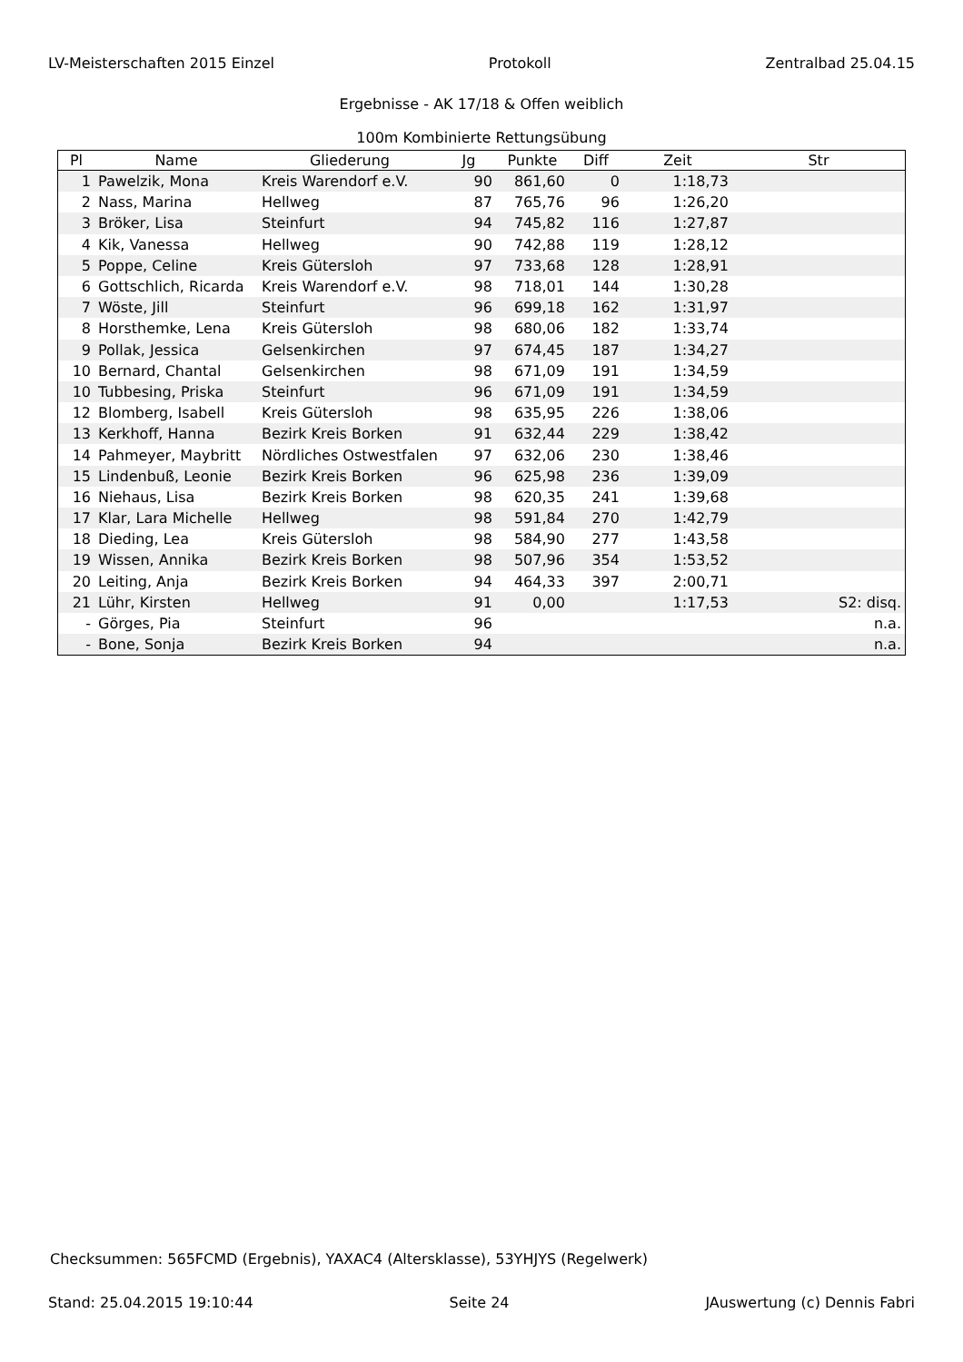LV-Meisterschaften 2015 Einzel Protokoll Zentralbad 25.04.15
Ergebnisse - AK 17/18 & Offen weiblich
100m Kombinierte Rettungsübung
| Pl | Name | Gliederung | Jg | Punkte | Diff | Zeit | Str |
| --- | --- | --- | --- | --- | --- | --- | --- |
| 1 | Pawelzik, Mona | Kreis Warendorf e.V. | 90 | 861,60 | 0 | 1:18,73 | |
| 2 | Nass, Marina | Hellweg | 87 | 765,76 | 96 | 1:26,20 | |
| 3 | Bröker, Lisa | Steinfurt | 94 | 745,82 | 116 | 1:27,87 | |
| 4 | Kik, Vanessa | Hellweg | 90 | 742,88 | 119 | 1:28,12 | |
| 5 | Poppe, Celine | Kreis Gütersloh | 97 | 733,68 | 128 | 1:28,91 | |
| 6 | Gottschlich, Ricarda | Kreis Warendorf e.V. | 98 | 718,01 | 144 | 1:30,28 | |
| 7 | Wöste, Jill | Steinfurt | 96 | 699,18 | 162 | 1:31,97 | |
| 8 | Horsthemke, Lena | Kreis Gütersloh | 98 | 680,06 | 182 | 1:33,74 | |
| 9 | Pollak, Jessica | Gelsenkirchen | 97 | 674,45 | 187 | 1:34,27 | |
| 10 | Bernard, Chantal | Gelsenkirchen | 98 | 671,09 | 191 | 1:34,59 | |
| 10 | Tubbesing, Priska | Steinfurt | 96 | 671,09 | 191 | 1:34,59 | |
| 12 | Blomberg, Isabell | Kreis Gütersloh | 98 | 635,95 | 226 | 1:38,06 | |
| 13 | Kerkhoff, Hanna | Bezirk Kreis Borken | 91 | 632,44 | 229 | 1:38,42 | |
| 14 | Pahmeyer, Maybritt | Nördliches Ostwestfalen | 97 | 632,06 | 230 | 1:38,46 | |
| 15 | Lindenbuß, Leonie | Bezirk Kreis Borken | 96 | 625,98 | 236 | 1:39,09 | |
| 16 | Niehaus, Lisa | Bezirk Kreis Borken | 98 | 620,35 | 241 | 1:39,68 | |
| 17 | Klar, Lara Michelle | Hellweg | 98 | 591,84 | 270 | 1:42,79 | |
| 18 | Dieding, Lea | Kreis Gütersloh | 98 | 584,90 | 277 | 1:43,58 | |
| 19 | Wissen, Annika | Bezirk Kreis Borken | 98 | 507,96 | 354 | 1:53,52 | |
| 20 | Leiting, Anja | Bezirk Kreis Borken | 94 | 464,33 | 397 | 2:00,71 | |
| 21 | Lühr, Kirsten | Hellweg | 91 | 0,00 | | 1:17,53 | S2: disq. |
| - | Görges, Pia | Steinfurt | 96 | | | | n.a. |
| - | Bone, Sonja | Bezirk Kreis Borken | 94 | | | | n.a. |
Checksummen: 565FCMD (Ergebnis), YAXAC4 (Altersklasse), 53YHJYS (Regelwerk)
Stand: 25.04.2015 19:10:44 Seite 24 JAuswertung (c) Dennis Fabri